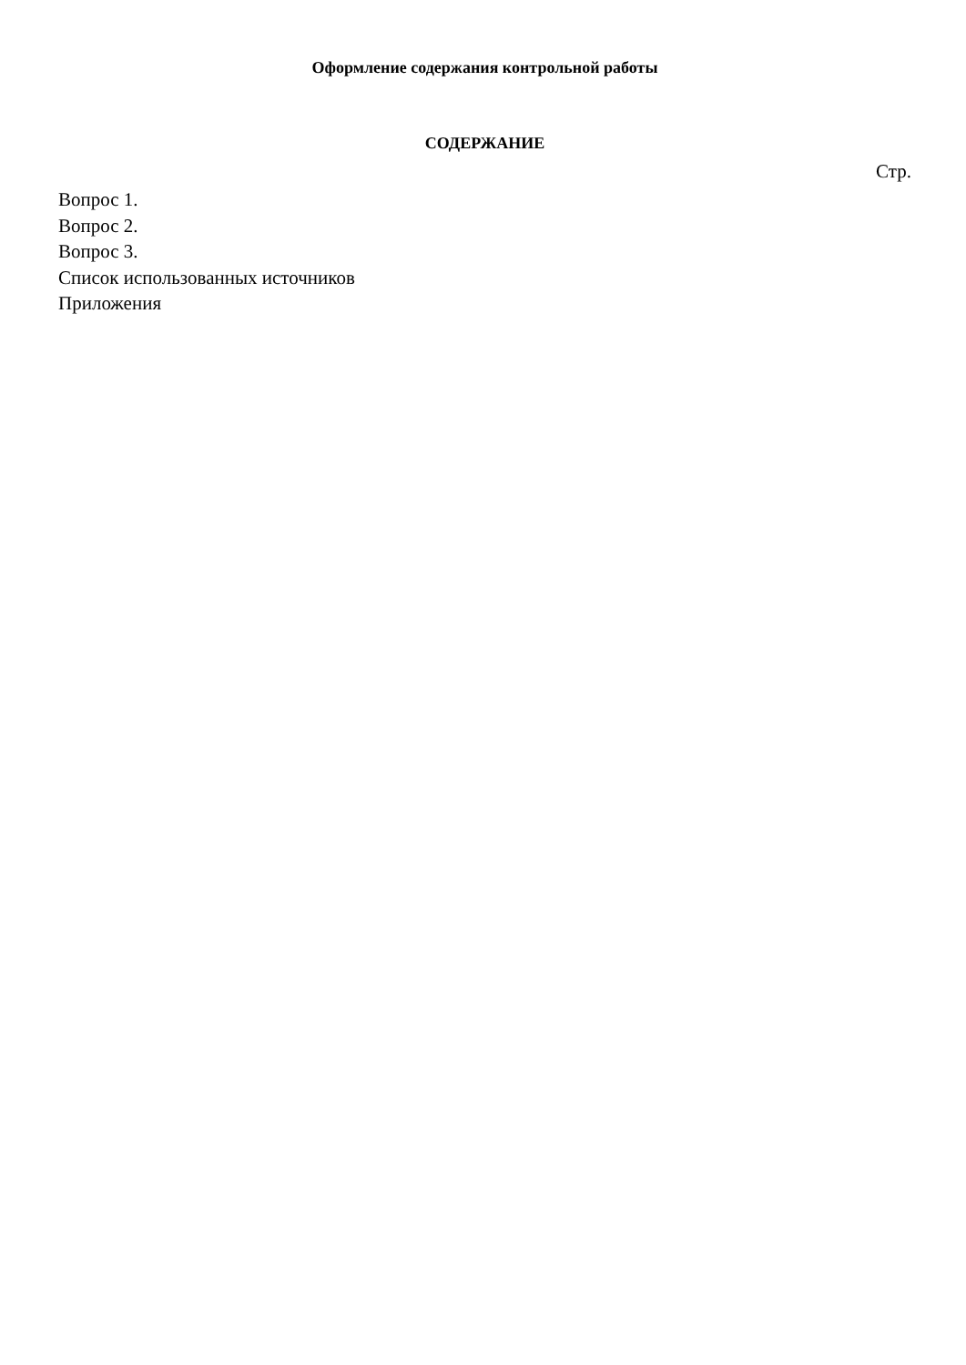Оформление содержания контрольной работы
СОДЕРЖАНИЕ
Стр.
Вопрос 1.
Вопрос 2.
Вопрос 3.
Список использованных источников
Приложения